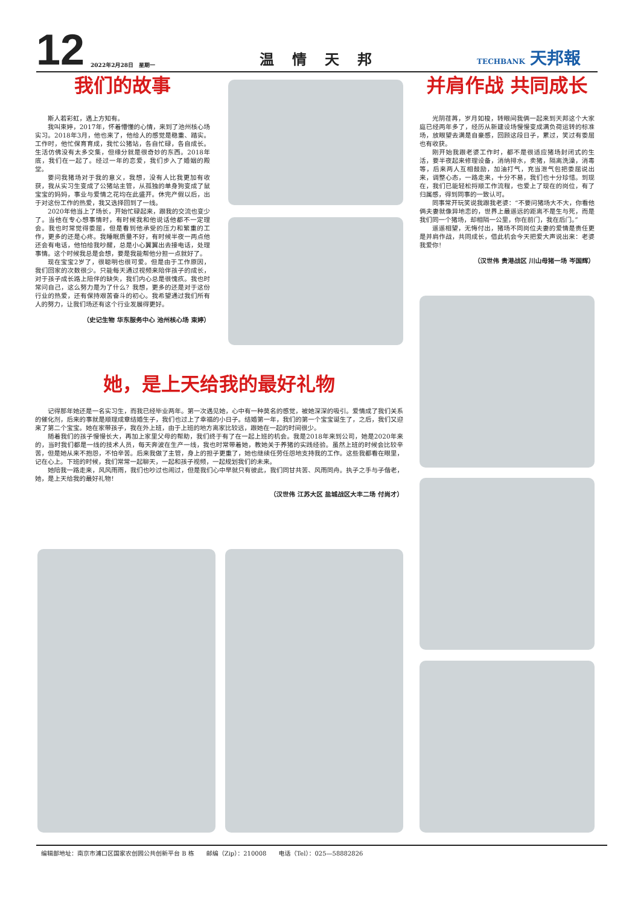12 2022年2月28日　星期一 温情天邦 TECHBANK 天邦報
我们的故事
斯人若彩虹，遇上方知有。
我叫束婷，2017年，怀着懵懂的心情，来到了池州核心场实习。2018年3月，他也来了，他给人的感觉是稳重、踏实。工作时，他忙保育育成，我忙公猪站，各自忙碌，各自成长。生活仿佛没有太多交集，但缘分就是很奇妙的东西。2018年底，我们在一起了。经过一年的恋爱，我们步入了婚姻的殿堂。
要问我猪场对于我的意义，我想，没有人比我更加有收获，我从实习生变成了公猪站主管，从孤独的单身狗变成了鼠宝宝的妈妈，事业与爱情之花均在此盛开。休完产假以后，出于对这份工作的热爱，我又选择回到了一线。
2020年他当上了场长，开始忙碌起来，跟我的交流也变少了。当他在专心想事情时，有时候我和他说话他都不一定理会。我也时常觉得委屈，但是看到他承受的压力和繁重的工作，更多的还是心疼。我睡眠质量不好，有时候半夜一两点他还会有电话，他怕给我吵醒，总是小心翼翼出去接电话，处理事情。这个时候我总是会想，要是我能帮他分担一点就好了。
现在宝宝2岁了，很聪明也很可爱。但是由于工作原因，我们回家的次数很少。只能每天通过视频来陪伴孩子的成长，对于孩子成长路上陪伴的缺失，我们内心总是很愧疚。我也时常问自己，这么努力是为了什么？我想，更多的还是对于这份行业的热爱，还有保持艰苦奋斗的初心。我希望通过我们所有人的努力，让我们场还有这个行业发展得更好。
（史记生物 华东服务中心 池州核心场 束婷）
她，是上天给我的最好礼物
记得那年她还是一名实习生，而我已经毕业两年。第一次遇见她，心中有一种莫名的感觉，被她深深的吸引。爱情成了我们关系的催化剂，后来的事就是顺理成章结婚生子，我们也过上了幸福的小日子。结婚第一年，我们的第一个宝宝诞生了，之后，我们又迎来了第二个宝宝。她在家带孩子，我在外上班，由于上班的地方离家比较远，跟她在一起的时间很少。
随着我们的孩子慢慢长大，再加上家里父母的帮助，我们终于有了在一起上班的机会。我是2018年来到公司，她是2020年来的，当时我们都是一线的技术人员，每天奔波在生产一线，我也时常带着她，教她关于养猪的实践经验。虽然上班的时候会比较辛苦，但是她从来不抱怨，不怕辛苦。后来我做了主管，身上的担子更重了，她也继续任劳任怨地支持我的工作。这些我都看在眼里，记在心上。下班的时候，我们常常一起聊天，一起和孩子视频，一起规划我们的未来。
她陪我一路走来，风风雨雨，我们也吵过也闹过，但是我们心中早就只有彼此，我们同甘共苦、风雨同舟。执子之手与子偕老，她，是上天给我的最好礼物！
（汉世伟 江苏大区 盐城战区大丰二场 付尚才）
并肩作战 共同成长
光阴荏苒，岁月如梭，转眼间我俩一起来到天邦这个大家庭已经两年多了，经历从新建设场慢慢变成满负荷运转的标准场，放眼望去满是自豪感，回顾这段日子，累过，笑过有委屈也有收获。
刚开始我跟老婆工作时，都不是很适应猪场封闭式的生活，要半夜起来修理设备，消纳排水，卖猪，隔离洗澡，消毒等，后来两人互相鼓励，加油打气，充当泄气包把委屈说出来，调整心态，一路走来，十分不易，我们也十分珍惜。到现在，我们已能轻松捋顺工作流程，也爱上了现在的岗位，有了归属感，得到同事的一致认可。
同事常开玩笑说我跟我老婆：“不要问猪场大不大，你看他俩夫妻就像异地恋的，世界上最遥远的距离不是生与死，而是我们同一个猪场，却相隔一公里，你在前门，我在后门。”
遥遥相望，无悔付出，猪场不同岗位夫妻的爱情是责任更是并肩作战，共同成长，借此机会今天把爱大声说出来：老婆我爱你！
（汉世伟 贵港战区 川山母猪一场 岑国辉）
编辑部地址：南京市浦口区国家农创园公共创新平台 B 栋　　邮编（Zip）：210008　　电话（Tel）：025—58882826